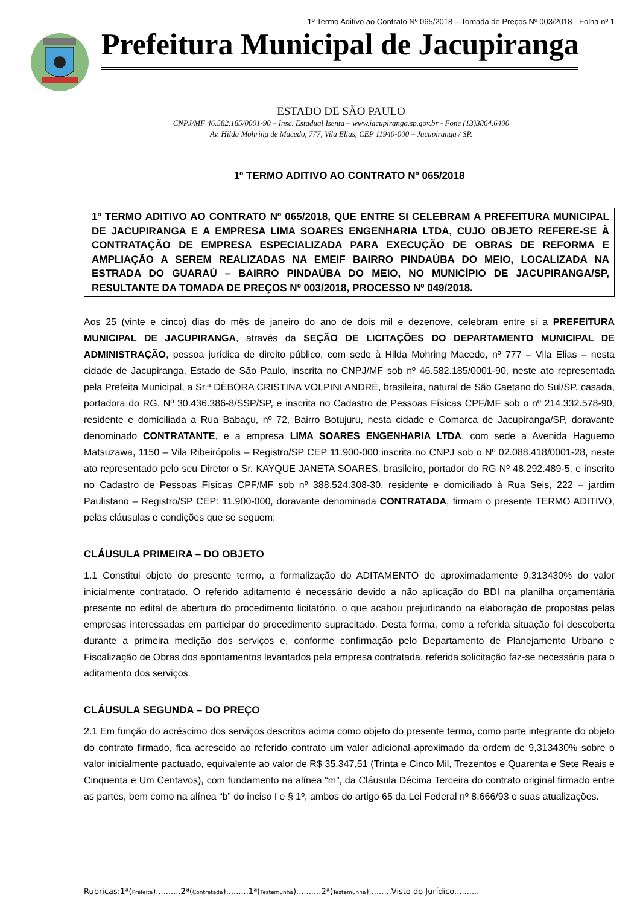1º Termo Aditivo ao Contrato Nº 065/2018 – Tomada de Preços Nº 003/2018 - Folha nº 1
Prefeitura Municipal de Jacupiranga
ESTADO DE SÃO PAULO
CNPJ/MF 46.582.185/0001-90 – Insc. Estadual Isenta – www.jacupiranga.sp.gov.br - Fone (13)3864.6400
Av. Hilda Mohring de Macedo, 777, Vila Elias, CEP 11940-000 – Jacupiranga / SP.
1º TERMO ADITIVO AO CONTRATO Nº 065/2018
1º TERMO ADITIVO AO CONTRATO Nº 065/2018, QUE ENTRE SI CELEBRAM A PREFEITURA MUNICIPAL DE JACUPIRANGA E A EMPRESA LIMA SOARES ENGENHARIA LTDA, CUJO OBJETO REFERE-SE À CONTRATAÇÃO DE EMPRESA ESPECIALIZADA PARA EXECUÇÃO DE OBRAS DE REFORMA E AMPLIAÇÃO A SEREM REALIZADAS NA EMEIF BAIRRO PINDAÚBA DO MEIO, LOCALIZADA NA ESTRADA DO GUARAÚ – BAIRRO PINDAÚBA DO MEIO, NO MUNICÍPIO DE JACUPIRANGA/SP, RESULTANTE DA TOMADA DE PREÇOS Nº 003/2018, PROCESSO Nº 049/2018.
Aos 25 (vinte e cinco) dias do mês de janeiro do ano de dois mil e dezenove, celebram entre si a PREFEITURA MUNICIPAL DE JACUPIRANGA, através da SEÇÃO DE LICITAÇÕES DO DEPARTAMENTO MUNICIPAL DE ADMINISTRAÇÃO, pessoa jurídica de direito público, com sede à Hilda Mohring Macedo, nº 777 – Vila Elias – nesta cidade de Jacupiranga, Estado de São Paulo, inscrita no CNPJ/MF sob nº 46.582.185/0001-90, neste ato representada pela Prefeita Municipal, a Sr.ª DÉBORA CRISTINA VOLPINI ANDRÉ, brasileira, natural de São Caetano do Sul/SP, casada, portadora do RG. Nº 30.436.386-8/SSP/SP, e inscrita no Cadastro de Pessoas Físicas CPF/MF sob o nº 214.332.578-90, residente e domiciliada a Rua Babaçu, nº 72, Bairro Botujuru, nesta cidade e Comarca de Jacupiranga/SP, doravante denominado CONTRATANTE, e a empresa LIMA SOARES ENGENHARIA LTDA, com sede a Avenida Haguemo Matsuzawa, 1150 – Vila Ribeirópolis – Registro/SP CEP 11.900-000 inscrita no CNPJ sob o Nº 02.088.418/0001-28, neste ato representado pelo seu Diretor o Sr. KAYQUE JANETA SOARES, brasileiro, portador do RG Nº 48.292.489-5, e inscrito no Cadastro de Pessoas Físicas CPF/MF sob nº 388.524.308-30, residente e domiciliado à Rua Seis, 222 – jardim Paulistano – Registro/SP CEP: 11.900-000, doravante denominada CONTRATADA, firmam o presente TERMO ADITIVO, pelas cláusulas e condições que se seguem:
CLÁUSULA PRIMEIRA – DO OBJETO
1.1 Constitui objeto do presente termo, a formalização do ADITAMENTO de aproximadamente 9,313430% do valor inicialmente contratado. O referido aditamento é necessário devido a não aplicação do BDI na planilha orçamentária presente no edital de abertura do procedimento licitatório, o que acabou prejudicando na elaboração de propostas pelas empresas interessadas em participar do procedimento supracitado. Desta forma, como a referida situação foi descoberta durante a primeira medição dos serviços e, conforme confirmação pelo Departamento de Planejamento Urbano e Fiscalização de Obras dos apontamentos levantados pela empresa contratada, referida solicitação faz-se necessária para o aditamento dos serviços.
CLÁUSULA SEGUNDA – DO PREÇO
2.1 Em função do acréscimo dos serviços descritos acima como objeto do presente termo, como parte integrante do objeto do contrato firmado, fica acrescido ao referido contrato um valor adicional aproximado da ordem de 9,313430% sobre o valor inicialmente pactuado, equivalente ao valor de R$ 35.347,51 (Trinta e Cinco Mil, Trezentos e Quarenta e Sete Reais e Cinquenta e Um Centavos), com fundamento na alínea “m”, da Cláusula Décima Terceira do contrato original firmado entre as partes, bem como na alínea “b” do inciso I e § 1º, ambos do artigo 65 da Lei Federal nº 8.666/93 e suas atualizações.
Rubricas:1ª(Prefeita)..........2ª(Contratada).........1ª(Testemunha)..........2ª(Testemunha).........Visto do Jurídico..........